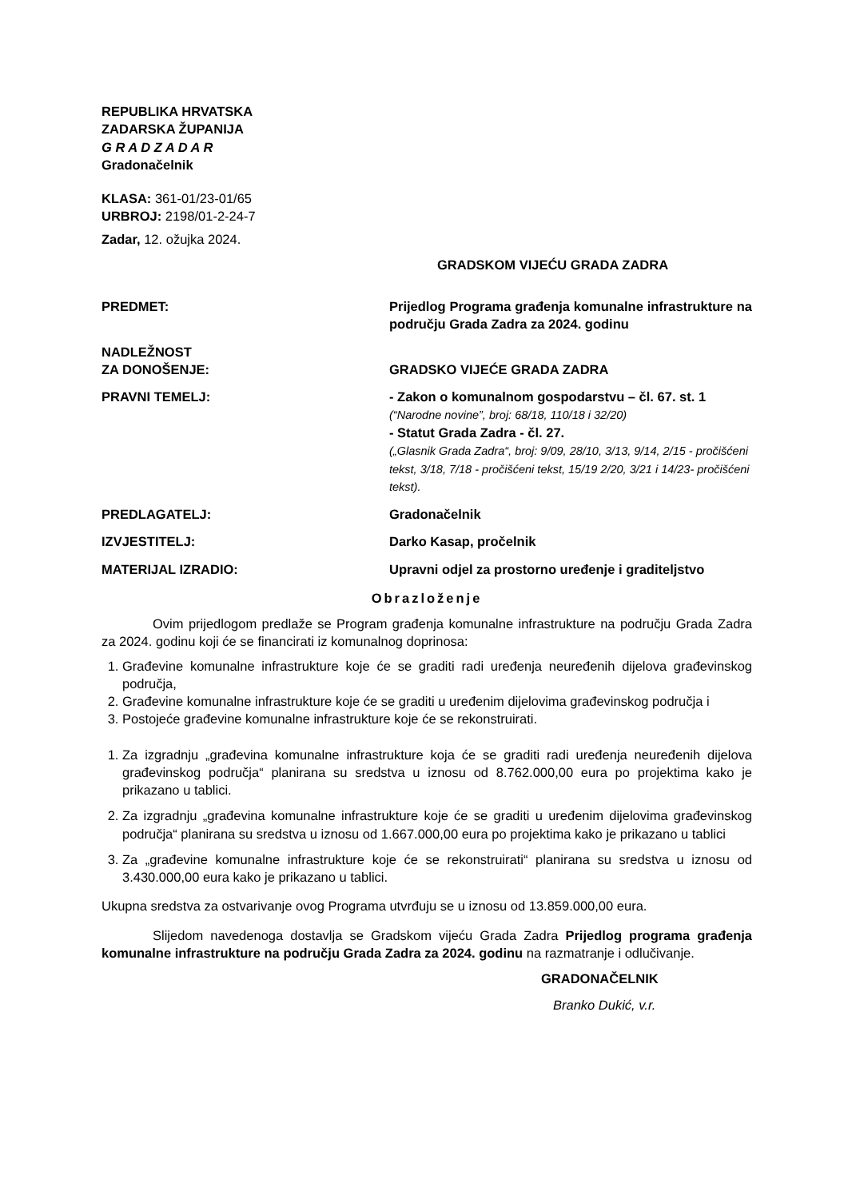REPUBLIKA HRVATSKA
ZADARSKA ŽUPANIJA
G R A D Z A D A R
Gradonačelnik
KLASA: 361-01/23-01/65
URBROJ: 2198/01-2-24-7
Zadar, 12. ožujka 2024.
GRADSKOM VIJEĆU GRADA ZADRA
PREDMET: Prijedlog Programa građenja komunalne infrastrukture na području Grada Zadra za 2024. godinu
NADLEŽNOST
ZA DONOŠENJE:
GRADSKO VIJEĆE GRADA ZADRA
PRAVNI TEMELJ: - Zakon o komunalnom gospodarstvu – čl. 67. st. 1
(“Narodne novine”, broj: 68/18, 110/18 i 32/20)
- Statut Grada Zadra - čl. 27.
(„Glasnik Grada Zadra“, broj: 9/09, 28/10, 3/13, 9/14, 2/15 - pročišćeni tekst, 3/18, 7/18 - pročišćeni tekst, 15/19 2/20, 3/21 i 14/23- pročišćeni tekst).
PREDLAGATELJ: Gradonačelnik
IZVJESTITELJ: Darko Kasap, pročelnik
MATERIJAL IZRADIO: Upravni odjel za prostorno uređenje i graditeljstvo
Obrazloženje
Ovim prijedlogom predlaže se Program građenja komunalne infrastrukture na području Grada Zadra za 2024. godinu koji će se financirati iz komunalnog doprinosa:
1. Građevine komunalne infrastrukture koje će se graditi radi uređenja neuređenih dijelova građevinskog područja,
2. Građevine komunalne infrastrukture koje će se graditi u uređenim dijelovima građevinskog područja i
3. Postojeće građevine komunalne infrastrukture koje će se rekonstruirati.
1. Za izgradnju „građevina komunalne infrastrukture koja će se graditi radi uređenja neuređenih dijelova građevinskog područja“ planirana su sredstva u iznosu od 8.762.000,00 eura po projektima kako je prikazano u tablici.
2. Za izgradnju „građevina komunalne infrastrukture koje će se graditi u uređenim dijelovima građevinskog područja“ planirana su sredstva u iznosu od 1.667.000,00 eura po projektima kako je prikazano u tablici
3. Za „građevine komunalne infrastrukture koje će se rekonstruirati“ planirana su sredstva u iznosu od 3.430.000,00 eura kako je prikazano u tablici.
Ukupna sredstva za ostvarivanje ovog Programa utvrđuju se u iznosu od 13.859.000,00 eura.
Slijedom navedenoga dostavlja se Gradskom vijeću Grada Zadra Prijedlog programa građenja komunalne infrastrukture na području Grada Zadra za 2024. godinu na razmatranje i odlučivanje.
GRADONAČELNIK
Branko Dukić, v.r.